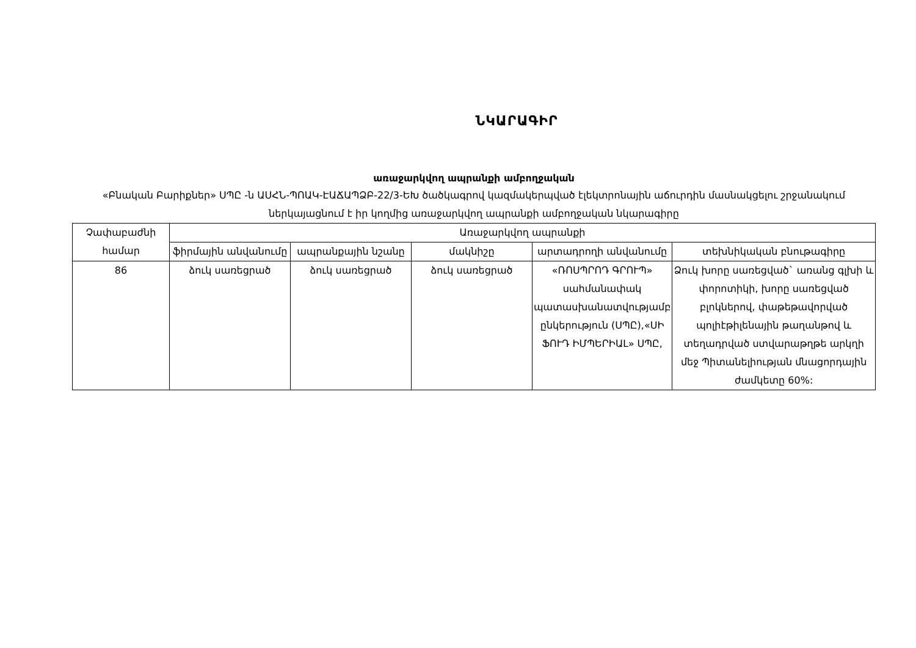ՆԿԱՐԱԳԻՐ
առաջարկվող ապրանքի ամբողջական
«Բնական Բարիքներ» ՍՊԸ -ն ԱՍՀՆ-ՊՈԱԿ-ԷԱՃԱՊՁԲ-22/3-ԵԽ ծածկագրով կազմակերպված էլեկտրոնային աճուրդին մասնակցելու շրջանակում ներկայացնում է իր կողմից առաջարկվող ապրանքի ամբողջական նկարագիրը
| Չափաբաժնի համար | Առաջարկվող ապրանքի | | | | |
| --- | --- | --- | --- | --- | --- |
| | ֆիրմային անվանումը | ապրանքային նշանը | մակնիշը | արտադրողի անվանումը | տեխնիկական բնութագիրը |
| 86 | ձուկ սառեցրած | ձուկ սառեցրած | ձուկ սառեցրած | «ՌՈՍՊՐՈԴ ԳՐՈՒՊ» սահմանափակ պատասխանատվությամբ ընկերություն (ՍՊԸ),«ՍԻ ՖՈՒԴ ԻՄՊԵՐԻԱԼ» ՍՊԸ, | Ձուկ խորը սառեցված` առանց գլխի և փորոտիկի, խորը սառեցված բլոկներով, փաթեթավորված պոլիէթիլենային թաղանթով և տեղադրված ստվարաթղթե արկղի մեջ Պիտանելիության մնացորդային ժամկետը 60%: |